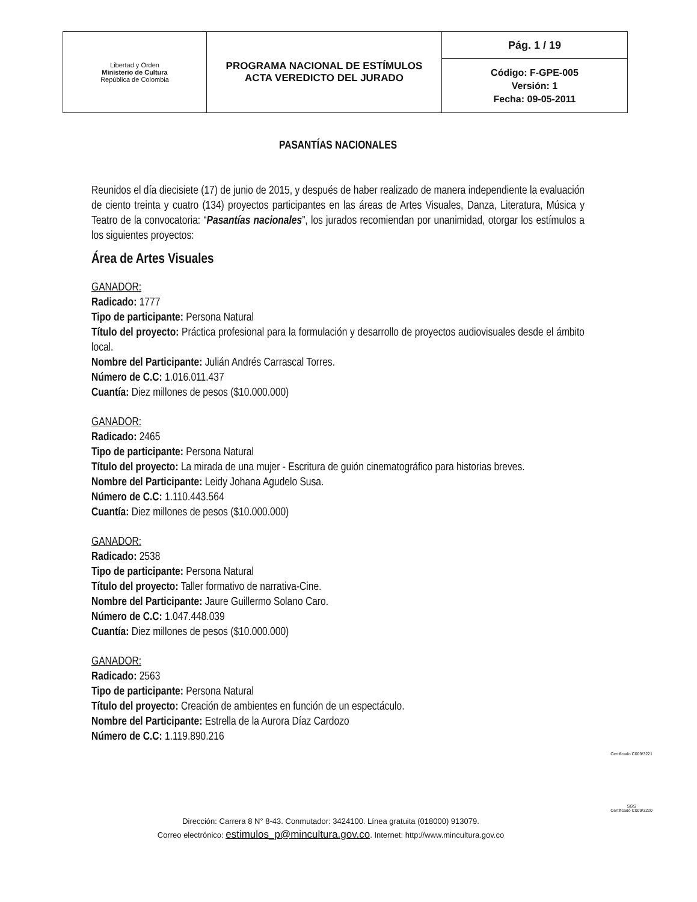| Libertad y Orden Ministerio de Cultura República de Colombia | PROGRAMA NACIONAL DE ESTÍMULOS ACTA VEREDICTO DEL JURADO | Pág. 1 / 19 |
| | | Código: F-GPE-005 Versión: 1 Fecha: 09-05-2011 |
PASANTÍAS NACIONALES
Reunidos el día diecisiete (17) de junio de 2015, y después de haber realizado de manera independiente la evaluación de ciento treinta y cuatro (134) proyectos participantes en las áreas de Artes Visuales, Danza, Literatura, Música y Teatro de la convocatoria: “Pasantías nacionales”, los jurados recomiendan por unanimidad, otorgar los estímulos a los siguientes proyectos:
Área de Artes Visuales
GANADOR:
Radicado: 1777
Tipo de participante: Persona Natural
Título del proyecto: Práctica profesional para la formulación y desarrollo de proyectos audiovisuales desde el ámbito local.
Nombre del Participante: Julián Andrés Carrascal Torres.
Número de C.C: 1.016.011.437
Cuantía: Diez millones de pesos ($10.000.000)
GANADOR:
Radicado: 2465
Tipo de participante: Persona Natural
Título del proyecto: La mirada de una mujer - Escritura de guión cinematográfico para historias breves.
Nombre del Participante: Leidy Johana Agudelo Susa.
Número de C.C: 1.110.443.564
Cuantía: Diez millones de pesos ($10.000.000)
GANADOR:
Radicado: 2538
Tipo de participante: Persona Natural
Título del proyecto: Taller formativo de narrativa-Cine.
Nombre del Participante: Jaure Guillermo Solano Caro.
Número de C.C: 1.047.448.039
Cuantía: Diez millones de pesos ($10.000.000)
GANADOR:
Radicado: 2563
Tipo de participante: Persona Natural
Título del proyecto: Creación de ambientes en función de un espectáculo.
Nombre del Participante: Estrella de la Aurora Díaz Cardozo
Número de C.C: 1.119.890.216
Dirección: Carrera 8 N° 8-43. Conmutador: 3424100. Línea gratuita (018000) 913079.
Correo electrónico: estimulos_p@mincultura.gov.co. Internet: http://www.mincultura.gov.co
Certificado C009/3221
SGS
Certificado C009/3220